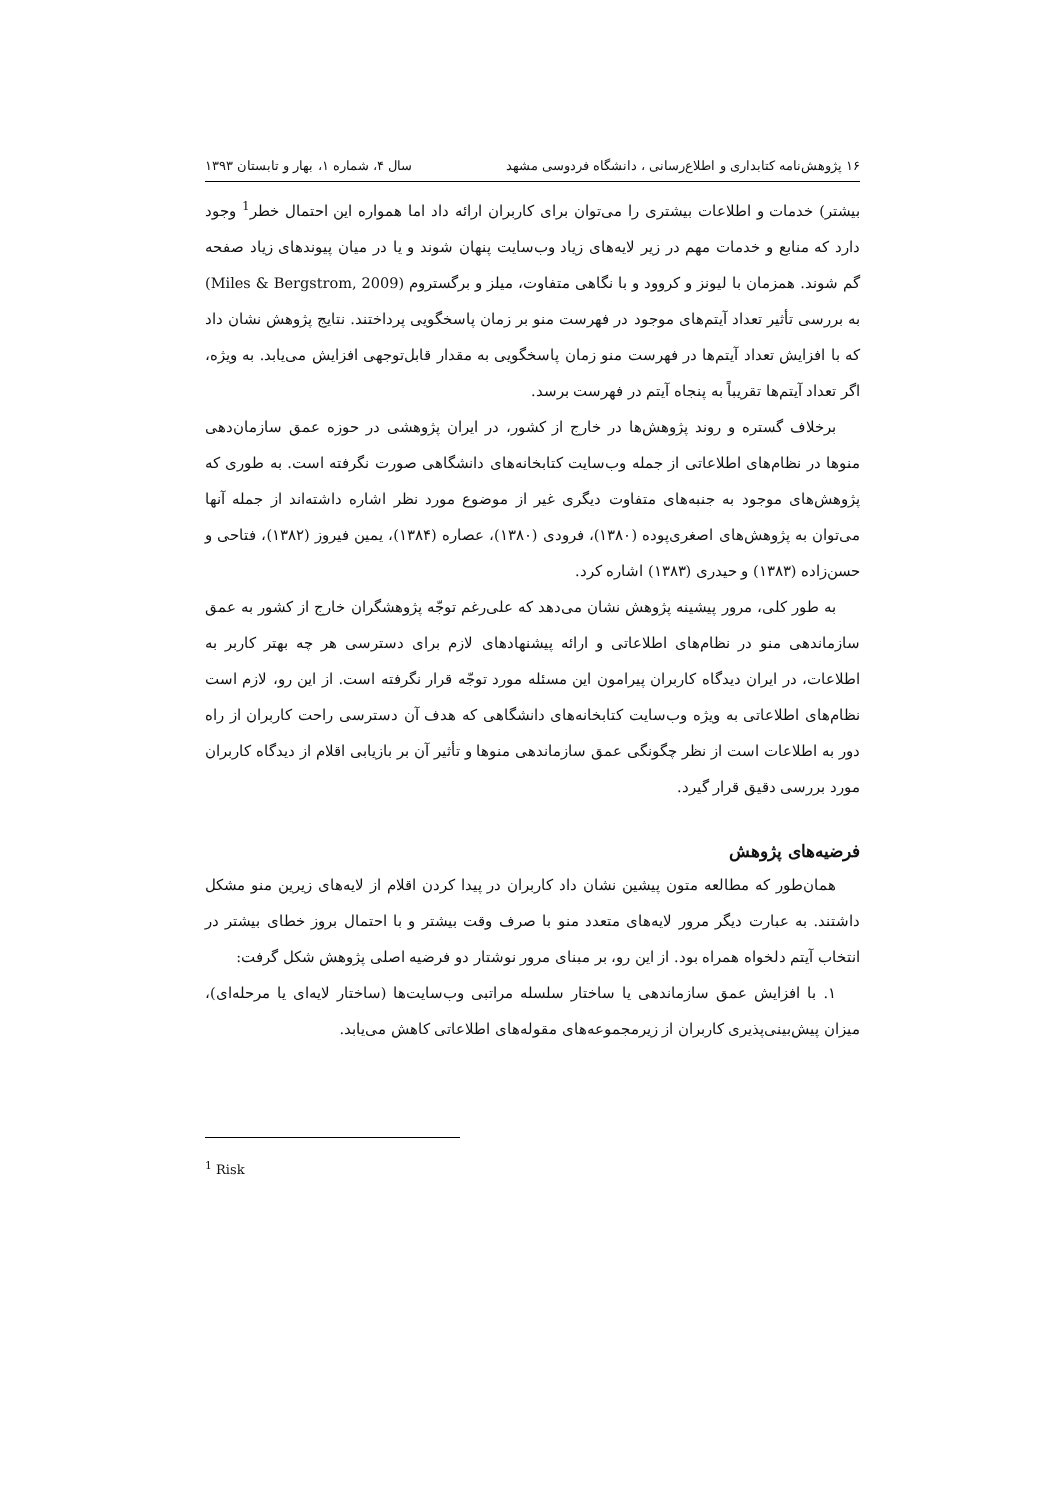۱۶ پژوهش‌نامه کتابداری و اطلاع‌رسانی ، دانشگاه فردوسی مشهد سال ۴، شماره ۱، بهار و تابستان ۱۳۹۳
بیشتر) خدمات و اطلاعات بیشتری را می‌توان برای کاربران ارائه داد اما همواره این احتمال خطر<sup>1</sup> وجود دارد که منابع و خدمات مهم در زیر لایه‌های زیاد وب‌سایت پنهان شوند و یا در میان پیوندهای زیاد صفحه گم شوند. همزمان با لیونز و کروود و با نگاهی متفاوت، میلز و برگستروم (Miles & Bergstrom, 2009) به بررسی تأثیر تعداد آیتم‌های موجود در فهرست منو بر زمان پاسخگویی پرداختند. نتایج پژوهش نشان داد که با افزایش تعداد آیتم‌ها در فهرست منو زمان پاسخگویی به مقدار قابل‌توجهی افزایش می‌یابد. به ویژه، اگر تعداد آیتم‌ها تقریباً به پنجاه آیتم در فهرست برسد.
برخلاف گستره و روند پژوهش‌ها در خارج از کشور، در ایران پژوهشی در حوزه عمق سازمان‌دهی منوها در نظام‌های اطلاعاتی از جمله وب‌سایت کتابخانه‌های دانشگاهی صورت نگرفته است. به طوری که پژوهش‌های موجود به جنبه‌های متفاوت دیگری غیر از موضوع مورد نظر اشاره داشته‌اند از جمله آنها می‌توان به پژوهش‌های اصغری‌پوده (۱۳۸۰)، فرودی (۱۳۸۰)، عصاره (۱۳۸۴)، یمین فیروز (۱۳۸۲)، فتاحی و حسن‌زاده (۱۳۸۳) و حیدری (۱۳۸۳) اشاره کرد.
به طور کلی، مرور پیشینه پژوهش نشان می‌دهد که علی‌رغم توجّه پژوهشگران خارج از کشور به عمق سازماندهی منو در نظام‌های اطلاعاتی و ارائه پیشنهادهای لازم برای دسترسی هر چه بهتر کاربر به اطلاعات، در ایران دیدگاه کاربران پیرامون این مسئله مورد توجّه قرار نگرفته است. از این رو، لازم است نظام‌های اطلاعاتی به ویژه وب‌سایت کتابخانه‌های دانشگاهی که هدف آن دسترسی راحت کاربران از راه دور به اطلاعات است از نظر چگونگی عمق سازماندهی منوها و تأثیر آن بر بازیابی اقلام از دیدگاه کاربران مورد بررسی دقیق قرار گیرد.
فرضیه‌های پژوهش
همان‌طور که مطالعه متون پیشین نشان داد کاربران در پیدا کردن اقلام از لایه‌های زیرین منو مشکل داشتند. به عبارت دیگر مرور لایه‌های متعدد منو با صرف وقت بیشتر و با احتمال بروز خطای بیشتر در انتخاب آیتم دلخواه همراه بود. از این رو، بر مبنای مرور نوشتار دو فرضیه اصلی پژوهش شکل گرفت:
۱. با افزایش عمق سازماندهی یا ساختار سلسله مراتبی وب‌سایت‌ها (ساختار لایه‌ای یا مرحله‌ای)، میزان پیش‌بینی‌پذیری کاربران از زیرمجموعه‌های مقوله‌های اطلاعاتی کاهش می‌یابد.
<sup>1</sup> Risk